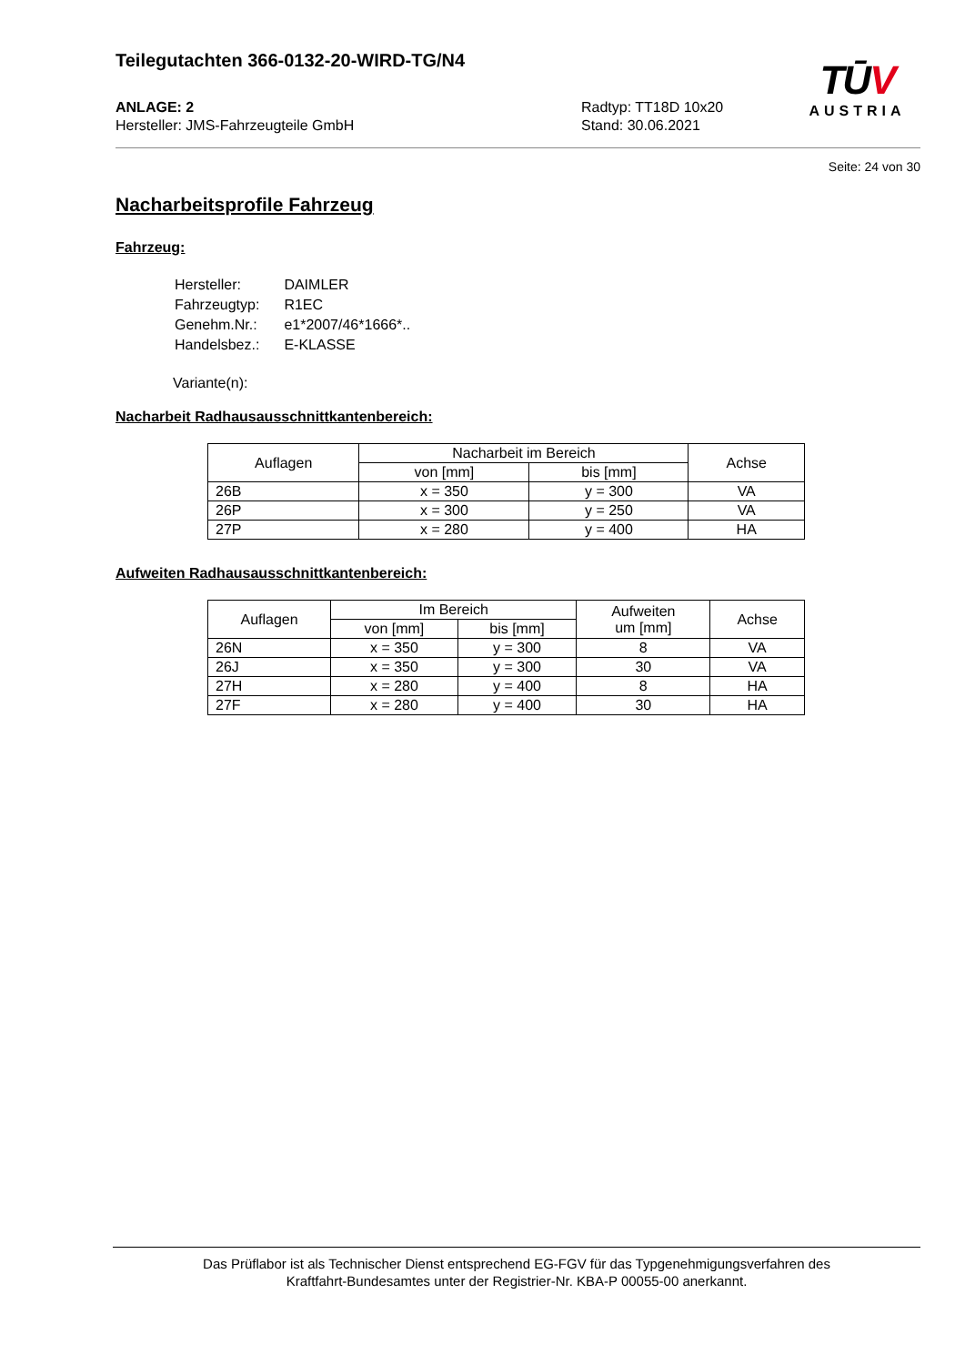Teilegutachten 366-0132-20-WIRD-TG/N4
TŪV
AUSTRIA
ANLAGE: 2
Hersteller: JMS-Fahrzeugteile GmbH
Radtyp: TT18D 10x20
Stand: 30.06.2021
Seite: 24 von 30
Nacharbeitsprofile Fahrzeug
Fahrzeug:
| Hersteller: | DAIMLER |
| Fahrzeugtyp: | R1EC |
| Genehm.Nr.: | e1*2007/46*1666*.. |
| Handelsbez.: | E-KLASSE |
Variante(n):
Nacharbeit Radhausausschnittkantenbereich:
| Auflagen | Nacharbeit im Bereich | | Achse |
| --- | --- | --- | --- |
| | von [mm] | bis [mm] | |
| 26B | x = 350 | y = 300 | VA |
| 26P | x = 300 | y = 250 | VA |
| 27P | x = 280 | y = 400 | HA |
Aufweiten Radhausausschnittkantenbereich:
| Auflagen | Im Bereich | | Aufweiten um [mm] | Achse |
| --- | --- | --- | --- | --- |
| | von [mm] | bis [mm] | | |
| 26N | x = 350 | y = 300 | 8 | VA |
| 26J | x = 350 | y = 300 | 30 | VA |
| 27H | x = 280 | y = 400 | 8 | HA |
| 27F | x = 280 | y = 400 | 30 | HA |
Das Prüflabor ist als Technischer Dienst entsprechend EG-FGV für das Typgenehmigungsverfahren des
Kraftfahrt-Bundesamtes unter der Registrier-Nr. KBA-P 00055-00 anerkannt.